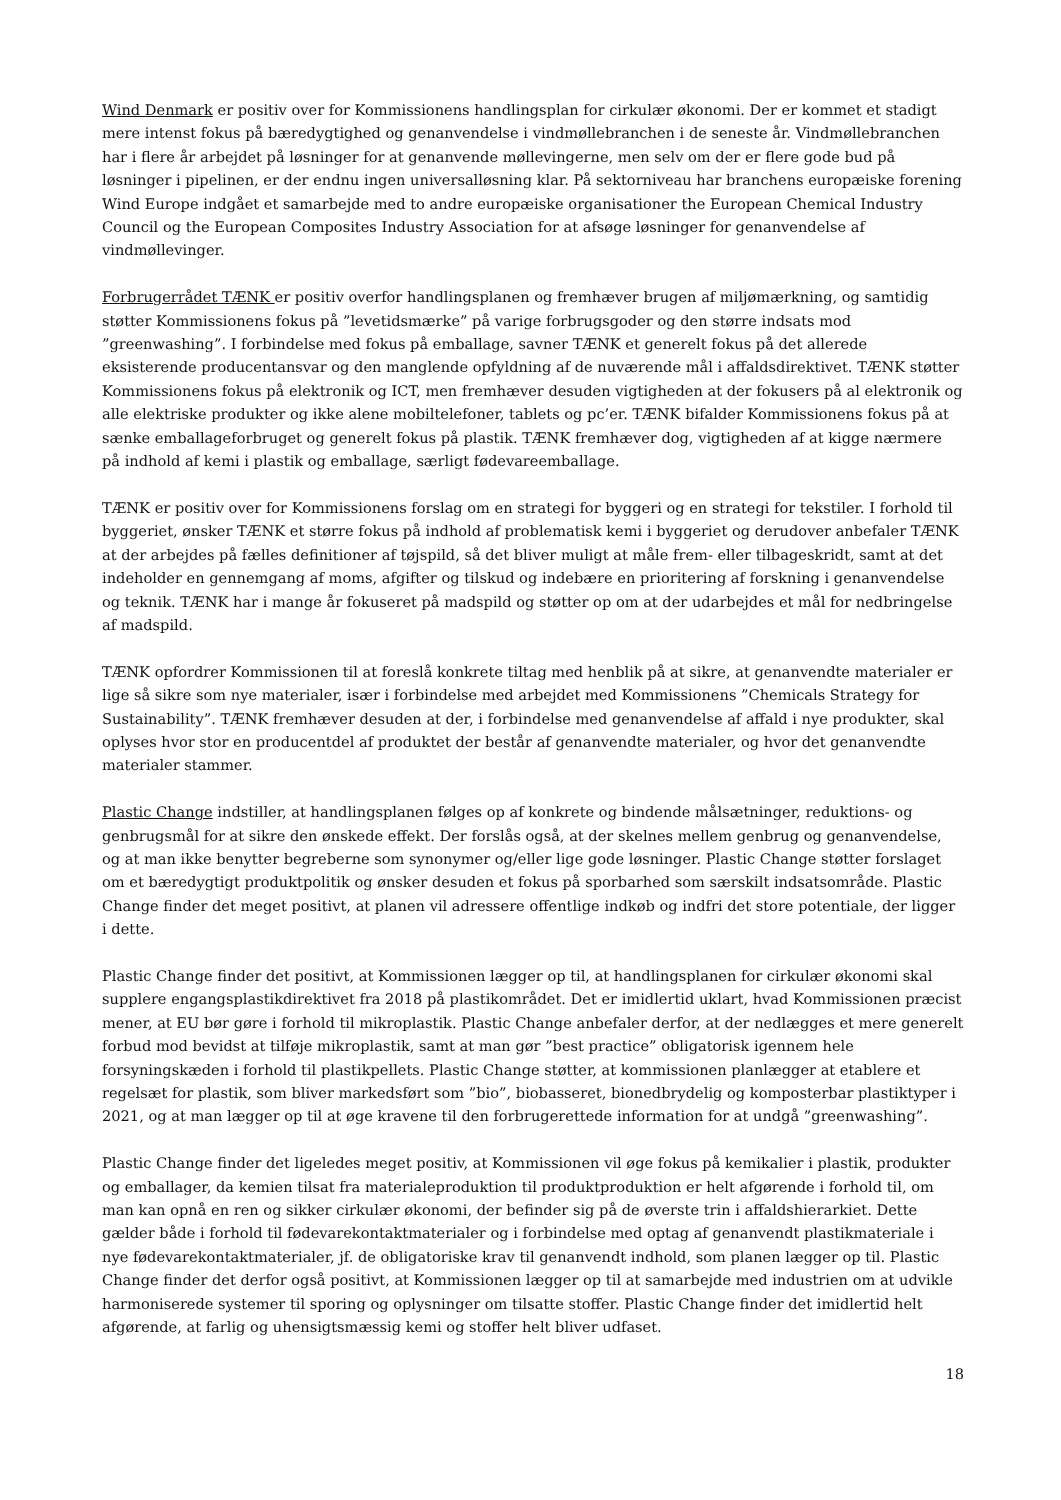Wind Denmark er positiv over for Kommissionens handlingsplan for cirkulær økonomi. Der er kommet et stadigt mere intenst fokus på bæredygtighed og genanvendelse i vindmøllebranchen i de seneste år. Vindmøllebranchen har i flere år arbejdet på løsninger for at genanvende møllevingerne, men selv om der er flere gode bud på løsninger i pipelinen, er der endnu ingen universalløsning klar. På sektorniveau har branchens europæiske forening Wind Europe indgået et samarbejde med to andre europæiske organisationer the European Chemical Industry Council og the European Composites Industry Association for at afsøge løsninger for genanvendelse af vindmøllevinger.
Forbrugerrådet TÆNK er positiv overfor handlingsplanen og fremhæver brugen af miljømærkning, og samtidig støtter Kommissionens fokus på ”levetidsmærke” på varige forbrugsgoder og den større indsats mod ”greenwashing”. I forbindelse med fokus på emballage, savner TÆNK et generelt fokus på det allerede eksisterende producentansvar og den manglende opfyldning af de nuværende mål i affaldsdirektivet. TÆNK støtter Kommissionens fokus på elektronik og ICT, men fremhæver desuden vigtigheden at der fokusers på al elektronik og alle elektriske produkter og ikke alene mobiltelefoner, tablets og pc’er. TÆNK bifalder Kommissionens fokus på at sænke emballageforbruget og generelt fokus på plastik. TÆNK fremhæver dog, vigtigheden af at kigge nærmere på indhold af kemi i plastik og emballage, særligt fødevareemballage.
TÆNK er positiv over for Kommissionens forslag om en strategi for byggeri og en strategi for tekstiler. I forhold til byggeriet, ønsker TÆNK et større fokus på indhold af problematisk kemi i byggeriet og derudover anbefaler TÆNK at der arbejdes på fælles definitioner af tøjspild, så det bliver muligt at måle frem- eller tilbageskridt, samt at det indeholder en gennemgang af moms, afgifter og tilskud og indebære en prioritering af forskning i genanvendelse og teknik. TÆNK har i mange år fokuseret på madspild og støtter op om at der udarbejdes et mål for nedbringelse af madspild.
TÆNK opfordrer Kommissionen til at foreslå konkrete tiltag med henblik på at sikre, at genanvendte materialer er lige så sikre som nye materialer, især i forbindelse med arbejdet med Kommissionens ”Chemicals Strategy for Sustainability”. TÆNK fremhæver desuden at der, i forbindelse med genanvendelse af affald i nye produkter, skal oplyses hvor stor en producentdel af produktet der består af genanvendte materialer, og hvor det genanvendte materialer stammer.
Plastic Change indstiller, at handlingsplanen følges op af konkrete og bindende målsætninger, reduktions- og genbrugsmål for at sikre den ønskede effekt. Der forslås også, at der skelnes mellem genbrug og genanvendelse, og at man ikke benytter begreberne som synonymer og/eller lige gode løsninger. Plastic Change støtter forslaget om et bæredygtigt produktpolitik og ønsker desuden et fokus på sporbarhed som særskilt indsatsområde. Plastic Change finder det meget positivt, at planen vil adressere offentlige indkøb og indfri det store potentiale, der ligger i dette.
Plastic Change finder det positivt, at Kommissionen lægger op til, at handlingsplanen for cirkulær økonomi skal supplere engangsplastikdirektivet fra 2018 på plastikområdet. Det er imidlertid uklart, hvad Kommissionen præcist mener, at EU bør gøre i forhold til mikroplastik. Plastic Change anbefaler derfor, at der nedlægges et mere generelt forbud mod bevidst at tilføje mikroplastik, samt at man gør ”best practice” obligatorisk igennem hele forsyningskæden i forhold til plastikpellets. Plastic Change støtter, at kommissionen planlægger at etablere et regelsæt for plastik, som bliver markedsført som ”bio”, biobasseret, bionedbrydelig og komposterbar plastiktyper i 2021, og at man lægger op til at øge kravene til den forbrugerettede information for at undgå ”greenwashing”.
Plastic Change finder det ligeledes meget positiv, at Kommissionen vil øge fokus på kemikalier i plastik, produkter og emballager, da kemien tilsat fra materialeproduktion til produktproduktion er helt afgørende i forhold til, om man kan opnå en ren og sikker cirkulær økonomi, der befinder sig på de øverste trin i affaldshierarkiet. Dette gælder både i forhold til fødevarekontaktmaterialer og i forbindelse med optag af genanvendt plastikmateriale i nye fødevarekontaktmaterialer, jf. de obligatoriske krav til genanvendt indhold, som planen lægger op til. Plastic Change finder det derfor også positivt, at Kommissionen lægger op til at samarbejde med industrien om at udvikle harmoniserede systemer til sporing og oplysninger om tilsatte stoffer. Plastic Change finder det imidlertid helt afgørende, at farlig og uhensigtsmæssig kemi og stoffer helt bliver udfaset.
18